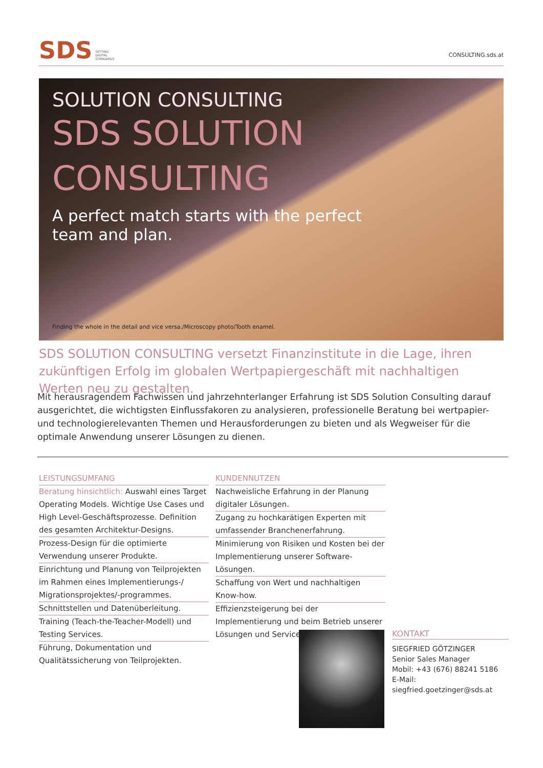SDS SETTING
DIGITAL
STANDARDS
CONSULTING.sds.at
SOLUTION CONSULTING
SDS SOLUTION
CONSULTING
A perfect match starts with the perfect
team and plan.
Finding the whole in the detail and vice versa./Microscopy photo/Tooth enamel.
SDS SOLUTION CONSULTING versetzt Finanzinstitute in die Lage, ihren zukünftigen Erfolg im globalen Wertpapiergeschäft mit nachhaltigen Werten neu zu gestalten.
Mit herausragendem Fachwissen und jahrzehnterlanger Erfahrung ist SDS Solution Consulting darauf ausgerichtet, die wichtigsten Einflussfakoren zu analysieren, professionelle Beratung bei wertpapier- und technologierelevanten Themen und Herausforderungen zu bieten und als Wegweiser für die optimale Anwendung unserer Lösungen zu dienen.
LEISTUNGSUMFANG
Beratung hinsichtlich: Auswahl eines Target Operating Models. Wichtige Use Cases und High Level-Geschäftsprozesse. Definition des gesamten Architektur-Designs.
Prozess-Design für die optimierte Verwendung unserer Produkte.
Einrichtung und Planung von Teilprojekten im Rahmen eines Implementierungs-/ Migrationsprojektes/-programmes.
Schnittstellen und Datenüberleitung.
Training (Teach-the-Teacher-Modell) und Testing Services.
Führung, Dokumentation und Qualitätssicherung von Teilprojekten.
KUNDENNUTZEN
Nachweisliche Erfahrung in der Planung digitaler Lösungen.
Zugang zu hochkarätigen Experten mit umfassender Branchenerfahrung.
Minimierung von Risiken und Kosten bei der Implementierung unserer Software-Lösungen.
Schaffung von Wert und nachhaltigen Know-how.
Effizienzsteigerung bei der Implementierung und beim Betrieb unserer Lösungen und Services.
KONTAKT
SIEGFRIED GÖTZINGER
Senior Sales Manager
Mobil: +43 (676) 88241 5186
E-Mail: siegfried.goetzinger@sds.at